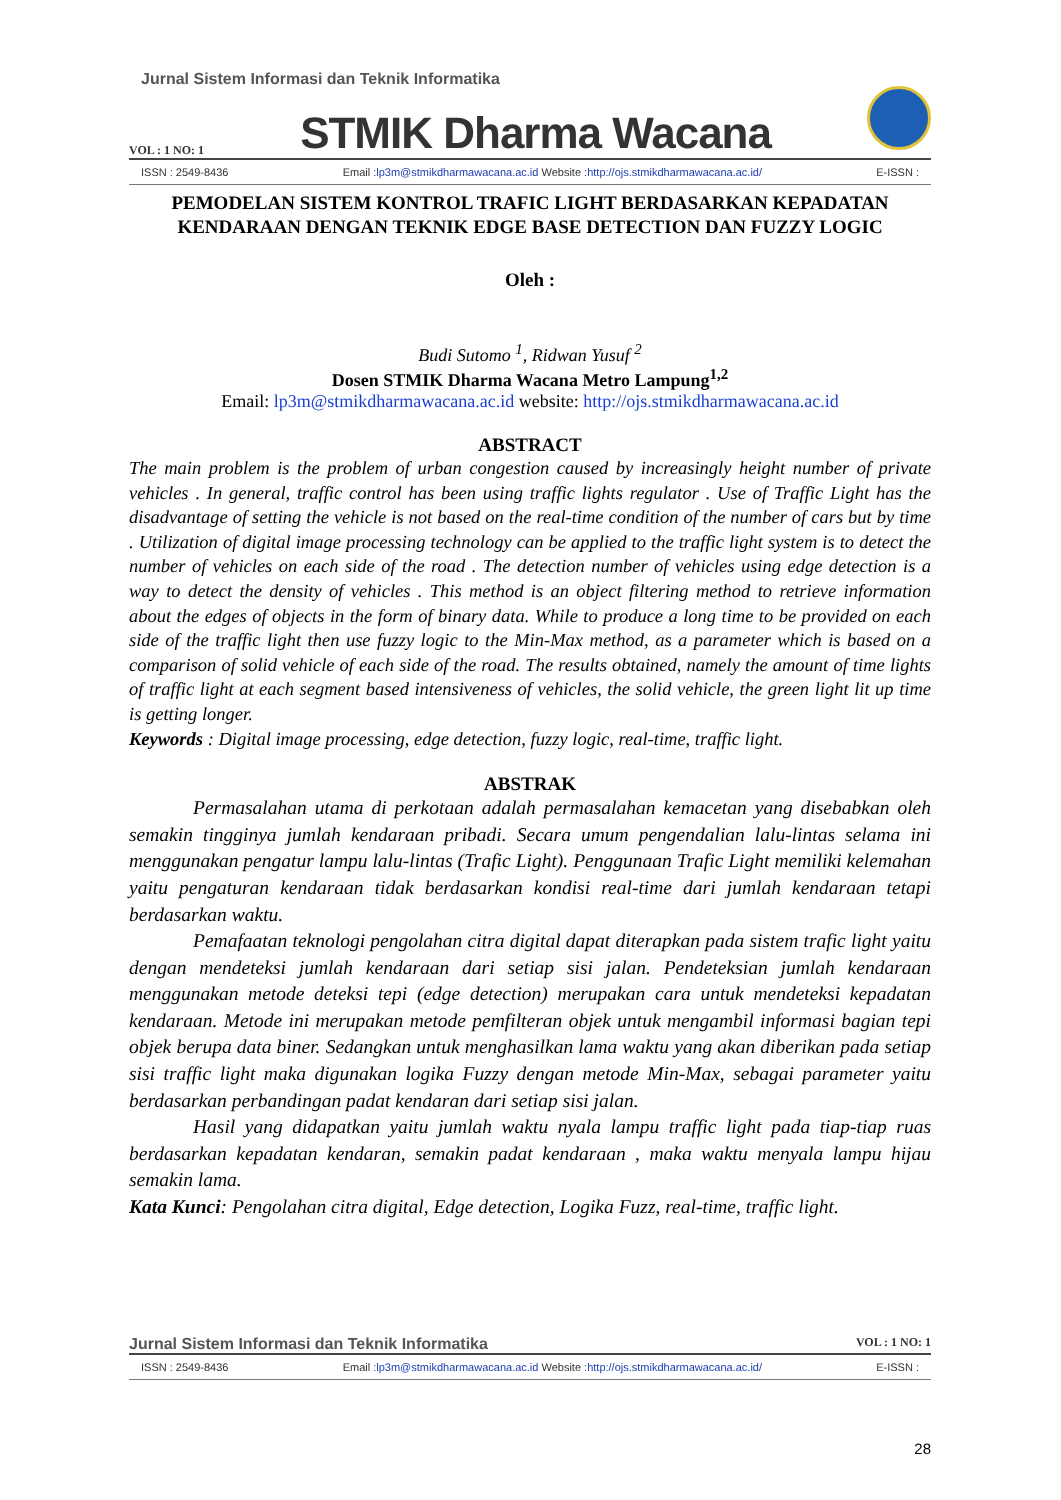Jurnal Sistem Informasi dan Teknik Informatika
VOL : 1 NO: 1 STMIK Dharma Wacana
ISSN : 2549-8436 Email :lp3m@stmikdharmawacana.ac.id Website :http://ojs.stmikdharmawacana.ac.id/ E-ISSN :
PEMODELAN SISTEM KONTROL TRAFIC LIGHT BERDASARKAN KEPADATAN KENDARAAN DENGAN TEKNIK EDGE BASE DETECTION DAN FUZZY LOGIC
Oleh :
Budi Sutomo <sup>1</sup>, Ridwan Yusuf <sup>2</sup>
Dosen STMIK Dharma Wacana Metro Lampung<sup>1,2</sup>
Email: lp3m@stmikdharmawacana.ac.id website: http://ojs.stmikdharmawacana.ac.id
ABSTRACT
The main problem is the problem of urban congestion caused by increasingly height number of private vehicles . In general, traffic control has been using traffic lights regulator . Use of Traffic Light has the disadvantage of setting the vehicle is not based on the real-time condition of the number of cars but by time . Utilization of digital image processing technology can be applied to the traffic light system is to detect the number of vehicles on each side of the road . The detection number of vehicles using edge detection is a way to detect the density of vehicles . This method is an object filtering method to retrieve information about the edges of objects in the form of binary data. While to produce a long time to be provided on each side of the traffic light then use fuzzy logic to the Min-Max method, as a parameter which is based on a comparison of solid vehicle of each side of the road. The results obtained, namely the amount of time lights of traffic light at each segment based intensiveness of vehicles, the solid vehicle, the green light lit up time is getting longer.
Keywords : Digital image processing, edge detection, fuzzy logic, real-time, traffic light.
ABSTRAK
Permasalahan utama di perkotaan adalah permasalahan kemacetan yang disebabkan oleh semakin tingginya jumlah kendaraan pribadi. Secara umum pengendalian lalu-lintas selama ini menggunakan pengatur lampu lalu-lintas (Trafic Light). Penggunaan Trafic Light memiliki kelemahan yaitu pengaturan kendaraan tidak berdasarkan kondisi real-time dari jumlah kendaraan tetapi berdasarkan waktu.
Pemafaatan teknologi pengolahan citra digital dapat diterapkan pada sistem trafic light yaitu dengan mendeteksi jumlah kendaraan dari setiap sisi jalan. Pendeteksian jumlah kendaraan menggunakan metode deteksi tepi (edge detection) merupakan cara untuk mendeteksi kepadatan kendaraan. Metode ini merupakan metode pemfilteran objek untuk mengambil informasi bagian tepi objek berupa data biner. Sedangkan untuk menghasilkan lama waktu yang akan diberikan pada setiap sisi traffic light maka digunakan logika Fuzzy dengan metode Min-Max, sebagai parameter yaitu berdasarkan perbandingan padat kendaran dari setiap sisi jalan.
Hasil yang didapatkan yaitu jumlah waktu nyala lampu traffic light pada tiap-tiap ruas berdasarkan kepadatan kendaran, semakin padat kendaraan , maka waktu menyala lampu hijau semakin lama.
Kata Kunci: Pengolahan citra digital, Edge detection, Logika Fuzz, real-time, traffic light.
Jurnal Sistem Informasi dan Teknik Informatika VOL : 1 NO: 1
ISSN : 2549-8436 Email :lp3m@stmikdharmawacana.ac.id Website :http://ojs.stmikdharmawacana.ac.id/ E-ISSN :
28